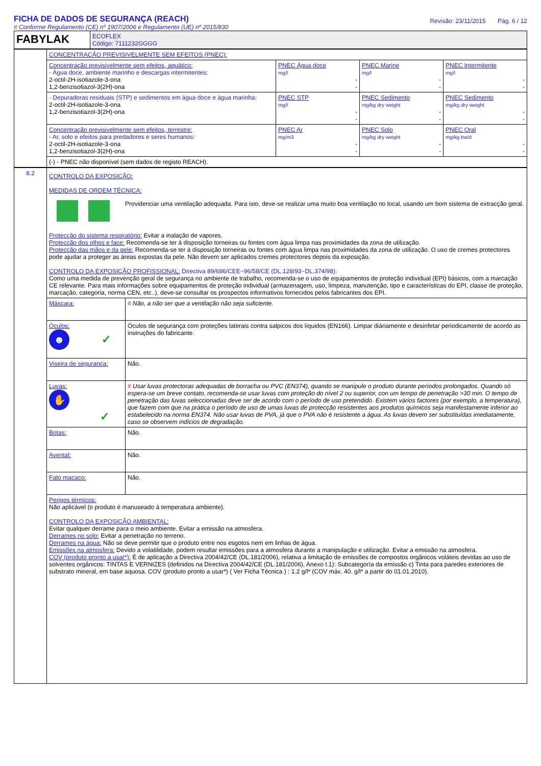FICHA DE DADOS DE SEGURANÇA (REACH)
# Conforme Regulamento (CE) nº 1907/2006 e Regulamento (UE) nº 2015/830
Revisão: 23/11/2015 Pág. 6 / 12
| FABYLAK | ECOFLEX Código: 7111232GGGG |
| | CONCENTRAÇÃO PREVISIVELMENTE SEM EFEITOS (PNEC): | | | |
| | Concentração previsivelmente sem efeitos, aquático: - Água doce, ambiente marinho e descargas intermitentes: 2-octil-2H-isotiazole-3-ona 1,2-benzisotiazol-3(2H)-ona | PNEC Água doce mg/l - - | PNEC Marine mg/l - - | PNEC Intermitente mg/l - - |
| | - Depuradoras residuais (STP) e sedimentos em água doce e água marinha: 2-octil-2H-isotiazole-3-ona 1,2-benzisotiazol-3(2H)-ona | PNEC STP mg/l - - | PNEC Sedimento mg/kg dry weight - - | PNEC Sedimento mg/kg dry weight - - |
| | Concentração previsivelmente sem efeitos, terrestre: - Ar, solo e efeitos para predadores e seres humanos: 2-octil-2H-isotiazole-3-ona 1,2-benzisotiazol-3(2H)-ona | PNEC Ar mg/m3 - - | PNEC Solo mg/kg dry weight - - | PNEC Oral mg/kg bw/d - - |
| | (-) - PNEC não disponível (sem dados de registo REACH). | | | |
| 8.2 | CONTROLO DA EXPOSIÇÃO: MEDIDAS DE ORDEM TÉCNICA: Providenciar uma ventilação adequada. Para isto, deve-se realizar uma muito boa ventilação no local, usando um bom sistema de extracção geral. Protecção do sistema respiratório: Evitar a inalação de vapores. Protecção dos olhos e face: Recomenda-se ter à disposição torneiras ou fontes com água limpa nas proximidades da zona de utilização. Protecção das mãos e da pele: Recomenda-se ter à disposição torneiras ou fontes com água limpa nas proximidades da zona de utilização. O uso de cremes protectores pode ajudar a proteger as áreas expostas da pele. Não devem ser aplicados cremes protectores depois da exposição. CONTROLO DA EXPOSIÇÃO PROFISSIONAL: Directiva 89/686/CEE~96/58/CE (DL.128/93~DL.374/98): Como uma medida de prevenção geral de segurança no ambiente de trabalho, recomenda-se o uso de equipamentos de proteção individual (EPI) básicos, com a marcação CE relevante. Para mais informações sobre equipamentos de proteção individual (armazenagem, uso, limpeza, manutenção, tipo e características do EPI, classe de proteção, marcação, categoria, norma CEN, etc..), deve-se consultar os prospectos informativos fornecidos pelos fabricantes dos EPI. | |
| | Máscara: | # Não, a não ser que a ventilação não seja suficiente. |
| | Óculos: ☻ ✓ | Óculos de segurança com proteções laterais contra salpicos dos líquidos (EN166). Limpar diáriamente e desinfetar periodicamente de acordo as instruções do fabricante. |
| | Viseira de segurança: | Não. |
| | Luvas: ✋ ✓ | # Usar luvas protectoras adequadas de borracha ou PVC (EN374), quando se manipule o produto durante períodos prolongados. Quando só espera-se um breve contato, recomenda-se usar luvas com proteção do nível 2 ou superior, con um tempo de penetração >30 min. O tempo de penetração das luvas seleccionadas deve ser de acordo com o período de uso pretendido. Existem vários factores (por exemplo, a temperatura), que fazem com que na prática o período de uso de umas luvas de protecção resistentes aos produtos químicos seja manifestamente inferior ao estabelecido na norma EN374. Não usar luvas de PVA, já que o PVA não é resistente a água. As luvas devem ser substituídas imediatamente, caso se observem indícios de degradação. |
| | Botas: | Não. |
| | Avental: | Não. |
| | Fato macaco: | Não. |
| | Perigos térmicos: Não aplicável (o produto é manuseado à temperatura ambiente). CONTROLO DA EXPOSIÇÃO AMBIENTAL: Evitar qualquer derrame para o meio ambiente. Evitar a emissão na atmosfera. Derrames no solo: Evitar a penetração no terreno. Derrames na água: Não se deve permitir que o produto entre nos esgotos nem em linhas de água. Emissões na atmosfera: Devido a volatilidade, podem resultar emissões para a atmosfera durante a manipulação e utilização. Evitar a emissão na atmosfera. COV (produto pronto a usar*): É de aplicação a Directiva 2004/42/CE (DL.181/2006), relativa a limitação de emissões de compostos orgânicos voláteis devidas ao uso de solventes orgânicos: TINTAS E VERNIZES (definidos na Directiva 2004/42/CE (DL.181/2006), Anexo I.1): Subcategoría da emissão c) Tinta para paredes exteriores de substrato mineral, em base aquosa. COV (produto pronto a usar*) ( Ver Ficha Técnica ) : 1.2 g/l* (COV máx. 40. g/l* a partir do 01.01.2010). | |